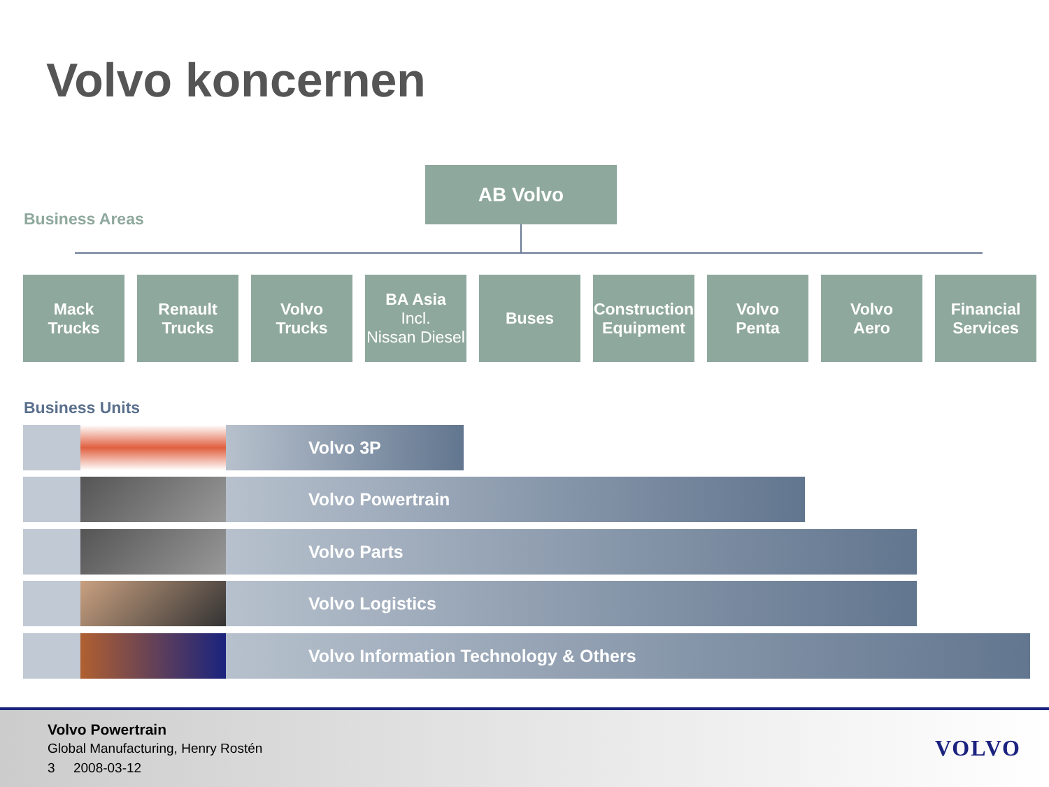Volvo koncernen
AB Volvo
Business Areas
Mack
Trucks
Renault
Trucks
Volvo
Trucks
BA Asia
Incl.
Nissan Diesel
Buses Construction
Equipment
Volvo
Penta
Volvo
Aero
Financial
Services
Business Units
Volvo 3P
Volvo Powertrain
Volvo Parts
Volvo Logistics
Volvo Information Technology & Others
Volvo Powertrain
Global Manufacturing, Henry Rostén
3 2008-03-12
VOLVO